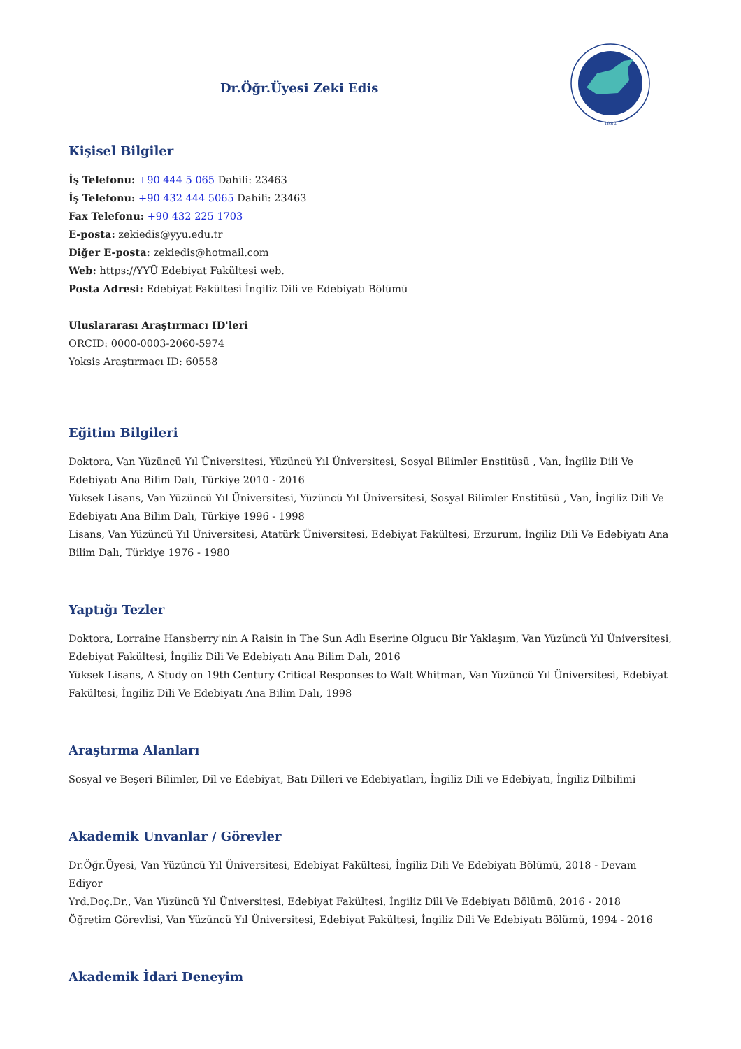Dr.Öğr.Üyesi Zeki Edis
1982
Kişisel Bilgiler
İş Telefonu: +90 444 5 065 Dahili: 23463
İş Telefonu: +90 432 444 5065 Dahili: 23463
Fax Telefonu: +90 432 225 1703
E-posta: zekiedis@yyu.edu.tr
Diğer E-posta: zekiedis@hotmail.com
Web: https://YYÜ Edebiyat Fakültesi web.
Posta Adresi: Edebiyat Fakültesi İngiliz Dili ve Edebiyatı Bölümü
Uluslararası Araştırmacı ID'leri
ORCID: 0000-0003-2060-5974
Yoksis Araştırmacı ID: 60558
Eğitim Bilgileri
Doktora, Van Yüzüncü Yıl Üniversitesi, Yüzüncü Yıl Üniversitesi, Sosyal Bilimler Enstitüsü , Van, İngiliz Dili Ve Edebiyatı Ana Bilim Dalı, Türkiye 2010 - 2016
Yüksek Lisans, Van Yüzüncü Yıl Üniversitesi, Yüzüncü Yıl Üniversitesi, Sosyal Bilimler Enstitüsü , Van, İngiliz Dili Ve Edebiyatı Ana Bilim Dalı, Türkiye 1996 - 1998
Lisans, Van Yüzüncü Yıl Üniversitesi, Atatürk Üniversitesi, Edebiyat Fakültesi, Erzurum, İngiliz Dili Ve Edebiyatı Ana Bilim Dalı, Türkiye 1976 - 1980
Yaptığı Tezler
Doktora, Lorraine Hansberry'nin A Raisin in The Sun Adlı Eserine Olgucu Bir Yaklaşım, Van Yüzüncü Yıl Üniversitesi, Edebiyat Fakültesi, İngiliz Dili Ve Edebiyatı Ana Bilim Dalı, 2016
Yüksek Lisans, A Study on 19th Century Critical Responses to Walt Whitman, Van Yüzüncü Yıl Üniversitesi, Edebiyat Fakültesi, İngiliz Dili Ve Edebiyatı Ana Bilim Dalı, 1998
Araştırma Alanları
Sosyal ve Beşeri Bilimler, Dil ve Edebiyat, Batı Dilleri ve Edebiyatları, İngiliz Dili ve Edebiyatı, İngiliz Dilbilimi
Akademik Unvanlar / Görevler
Dr.Öğr.Üyesi, Van Yüzüncü Yıl Üniversitesi, Edebiyat Fakültesi, İngiliz Dili Ve Edebiyatı Bölümü, 2018 - Devam Ediyor
Yrd.Doç.Dr., Van Yüzüncü Yıl Üniversitesi, Edebiyat Fakültesi, İngiliz Dili Ve Edebiyatı Bölümü, 2016 - 2018
Öğretim Görevlisi, Van Yüzüncü Yıl Üniversitesi, Edebiyat Fakültesi, İngiliz Dili Ve Edebiyatı Bölümü, 1994 - 2016
Akademik İdari Deneyim